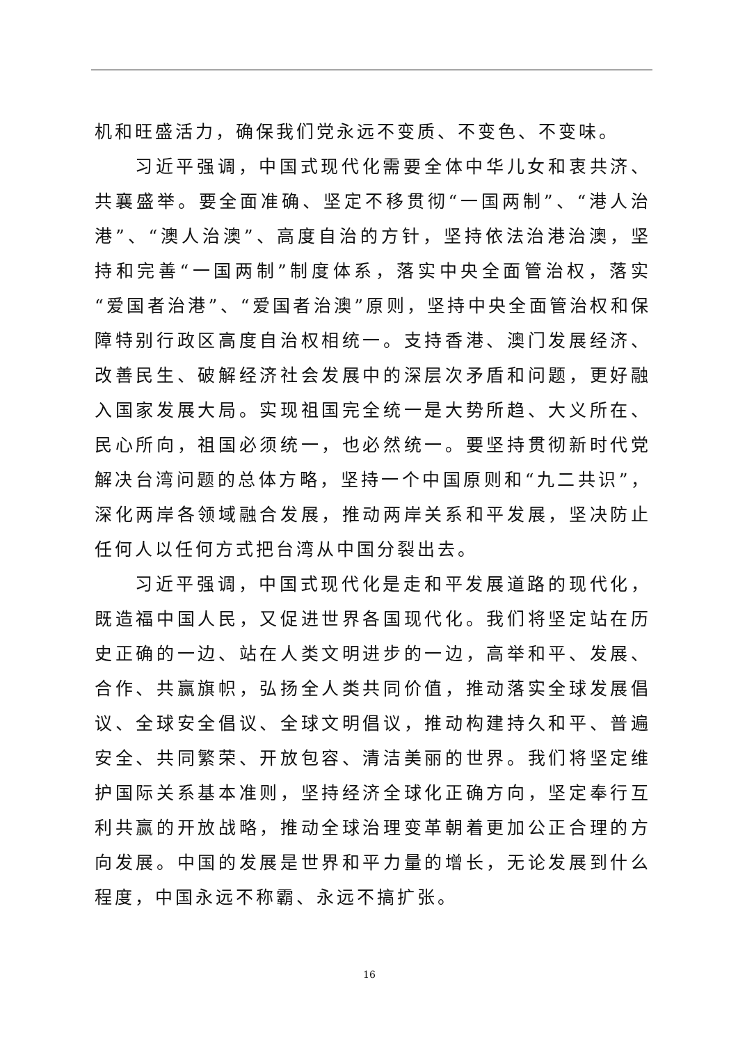机和旺盛活力，确保我们党永远不变质、不变色、不变味。
习近平强调，中国式现代化需要全体中华儿女和衷共济、共襄盛举。要全面准确、坚定不移贯彻“一国两制”、“港人治港”、“澳人治澳”、高度自治的方针，坚持依法治港治澳，坚持和完善“一国两制”制度体系，落实中央全面管治权，落实“爱国者治港”、“爱国者治澳”原则，坚持中央全面管治权和保障特别行政区高度自治权相统一。支持香港、澳门发展经济、改善民生、破解经济社会发展中的深层次矛盾和问题，更好融入国家发展大局。实现祖国完全统一是大势所趋、大义所在、民心所向，祖国必须统一，也必然统一。要坚持贯彻新时代党解决台湾问题的总体方略，坚持一个中国原则和“九二共识”，深化两岸各领域融合发展，推动两岸关系和平发展，坚决防止任何人以任何方式把台湾从中国分裂出去。
习近平强调，中国式现代化是走和平发展道路的现代化，既造福中国人民，又促进世界各国现代化。我们将坚定站在历史正确的一边、站在人类文明进步的一边，高举和平、发展、合作、共赢旗帜，弘扬全人类共同价值，推动落实全球发展倡议、全球安全倡议、全球文明倡议，推动构建持久和平、普遍安全、共同繁荣、开放包容、清洁美丽的世界。我们将坚定维护国际关系基本准则，坚持经济全球化正确方向，坚定奉行互利共赢的开放战略，推动全球治理变革朝着更加公正合理的方向发展。中国的发展是世界和平力量的增长，无论发展到什么程度，中国永远不称霸、永远不搞扩张。
16